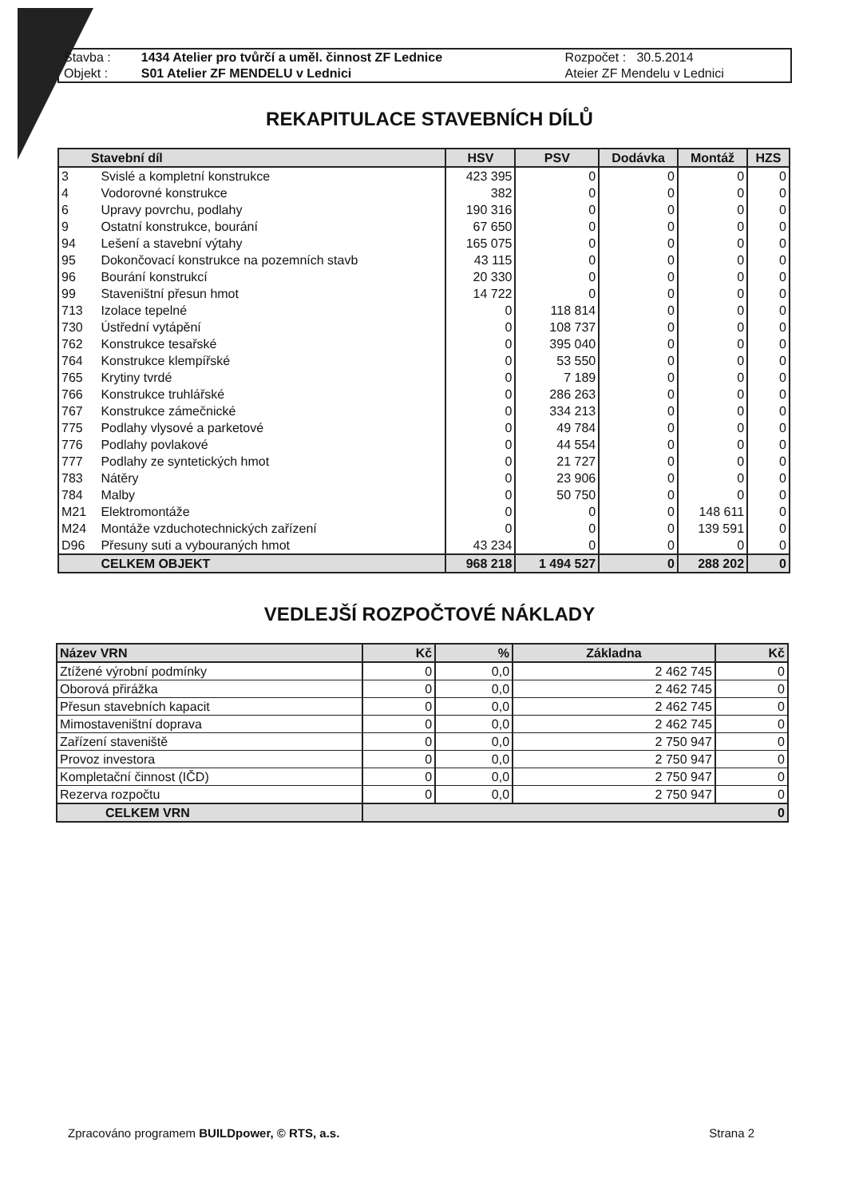| Stavba : | 1434 Atelier pro tvůrčí a uměl. činnost ZF Lednice | Rozpočet : 30.5.2014 |
| Objekt : | S01 Atelier ZF MENDELU v Lednici | Ateier ZF Mendelu v Lednici |
REKAPITULACE STAVEBNÍCH DÍLŮ
| Stavební díl | | HSV | PSV | Dodávka | Montáž | HZS |
| --- | --- | --- | --- | --- | --- | --- |
| 3 | Svislé a kompletní konstrukce | 423 395 | 0 | 0 | 0 | 0 |
| 4 | Vodorovné konstrukce | 382 | 0 | 0 | 0 | 0 |
| 6 | Upravy povrchu, podlahy | 190 316 | 0 | 0 | 0 | 0 |
| 9 | Ostatní konstrukce, bourání | 67 650 | 0 | 0 | 0 | 0 |
| 94 | Lešení a stavební výtahy | 165 075 | 0 | 0 | 0 | 0 |
| 95 | Dokončovací konstrukce na pozemních stavb | 43 115 | 0 | 0 | 0 | 0 |
| 96 | Bourání konstrukcí | 20 330 | 0 | 0 | 0 | 0 |
| 99 | Staveništní přesun hmot | 14 722 | 0 | 0 | 0 | 0 |
| 713 | Izolace tepelné | 0 | 118 814 | 0 | 0 | 0 |
| 730 | Ústřední vytápění | 0 | 108 737 | 0 | 0 | 0 |
| 762 | Konstrukce tesařské | 0 | 395 040 | 0 | 0 | 0 |
| 764 | Konstrukce klempířské | 0 | 53 550 | 0 | 0 | 0 |
| 765 | Krytiny tvrdé | 0 | 7 189 | 0 | 0 | 0 |
| 766 | Konstrukce truhlářské | 0 | 286 263 | 0 | 0 | 0 |
| 767 | Konstrukce zámečnické | 0 | 334 213 | 0 | 0 | 0 |
| 775 | Podlahy vlysové a parketové | 0 | 49 784 | 0 | 0 | 0 |
| 776 | Podlahy povlakové | 0 | 44 554 | 0 | 0 | 0 |
| 777 | Podlahy ze syntetických hmot | 0 | 21 727 | 0 | 0 | 0 |
| 783 | Nátěry | 0 | 23 906 | 0 | 0 | 0 |
| 784 | Malby | 0 | 50 750 | 0 | 0 | 0 |
| M21 | Elektromontáže | 0 | 0 | 0 | 148 611 | 0 |
| M24 | Montáže vzduchotechnických zařízení | 0 | 0 | 0 | 139 591 | 0 |
| D96 | Přesuny suti a vybouraných hmot | 43 234 | 0 | 0 | 0 | 0 |
| | CELKEM OBJEKT | 968 218 | 1 494 527 | 0 | 288 202 | 0 |
VEDLEJŠÍ ROZPOČTOVÉ NÁKLADY
| Název VRN | Kč | % | Základna | Kč |
| --- | --- | --- | --- | --- |
| Ztížené výrobní podmínky | 0 | 0,0 | 2 462 745 | 0 |
| Oborová přirážka | 0 | 0,0 | 2 462 745 | 0 |
| Přesun stavebních kapacit | 0 | 0,0 | 2 462 745 | 0 |
| Mimostaveništní doprava | 0 | 0,0 | 2 462 745 | 0 |
| Zařízení staveniště | 0 | 0,0 | 2 750 947 | 0 |
| Provoz investora | 0 | 0,0 | 2 750 947 | 0 |
| Kompletační činnost (IČD) | 0 | 0,0 | 2 750 947 | 0 |
| Rezerva rozpočtu | 0 | 0,0 | 2 750 947 | 0 |
| CELKEM VRN | 0 | | | |
Zpracováno programem BUILDpower, © RTS, a.s. Strana 2